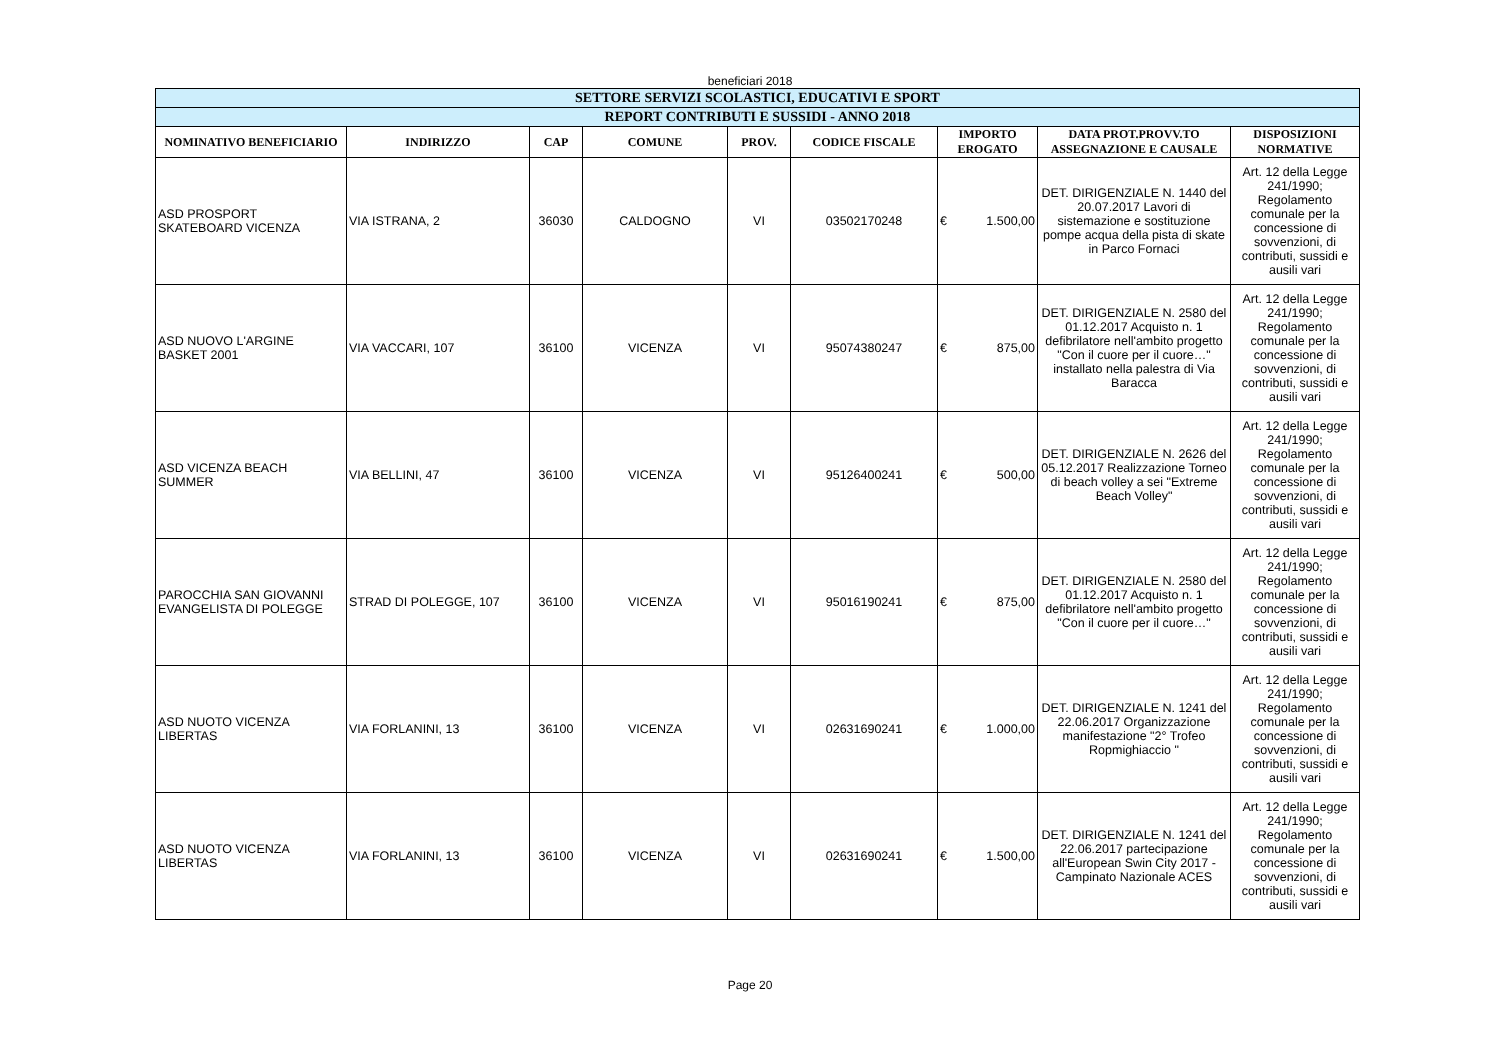beneficiari 2018
| SETTORE SERVIZI SCOLASTICI, EDUCATIVI E SPORT | | | | | | | | |
| --- | --- | --- | --- | --- | --- | --- | --- | --- |
| REPORT CONTRIBUTI E SUSSIDI - ANNO 2018 | | | | | | | | |
| NOMINATIVO BENEFICIARIO | INDIRIZZO | CAP | COMUNE | PROV. | CODICE FISCALE | IMPORTO EROGATO | DATA PROT.PROVV.TO ASSEGNAZIONE E CAUSALE | DISPOSIZIONI NORMATIVE |
| ASD PROSPORT SKATEBOARD VICENZA | VIA ISTRANA, 2 | 36030 | CALDOGNO | VI | 03502170248 | € 1.500,00 | DET. DIRIGENZIALE N. 1440 del 20.07.2017 Lavori di sistemazione e sostituzione pompe acqua della pista di skate in Parco Fornaci | Art. 12 della Legge 241/1990; Regolamento comunale per la concessione di sovvenzioni, di contributi, sussidi e ausili vari |
| ASD NUOVO L'ARGINE BASKET 2001 | VIA VACCARI, 107 | 36100 | VICENZA | VI | 95074380247 | € 875,00 | DET. DIRIGENZIALE N. 2580 del 01.12.2017 Acquisto n. 1 defibrilatore nell'ambito progetto "Con il cuore per il cuore…" installato nella palestra di Via Baracca | Art. 12 della Legge 241/1990; Regolamento comunale per la concessione di sovvenzioni, di contributi, sussidi e ausili vari |
| ASD VICENZA BEACH SUMMER | VIA BELLINI, 47 | 36100 | VICENZA | VI | 95126400241 | € 500,00 | DET. DIRIGENZIALE N. 2626 del 05.12.2017 Realizzazione Torneo di beach volley a sei "Extreme Beach Volley" | Art. 12 della Legge 241/1990; Regolamento comunale per la concessione di sovvenzioni, di contributi, sussidi e ausili vari |
| PAROCCHIA SAN GIOVANNI EVANGELISTA DI POLEGGE | STRAD DI POLEGGE, 107 | 36100 | VICENZA | VI | 95016190241 | € 875,00 | DET. DIRIGENZIALE N. 2580 del 01.12.2017 Acquisto n. 1 defibrilatore nell'ambito progetto "Con il cuore per il cuore…" | Art. 12 della Legge 241/1990; Regolamento comunale per la concessione di sovvenzioni, di contributi, sussidi e ausili vari |
| ASD NUOTO VICENZA LIBERTAS | VIA FORLANINI, 13 | 36100 | VICENZA | VI | 02631690241 | € 1.000,00 | DET. DIRIGENZIALE N. 1241 del 22.06.2017 Organizzazione manifestazione "2° Trofeo Ropmighiaccio " | Art. 12 della Legge 241/1990; Regolamento comunale per la concessione di sovvenzioni, di contributi, sussidi e ausili vari |
| ASD NUOTO VICENZA LIBERTAS | VIA FORLANINI, 13 | 36100 | VICENZA | VI | 02631690241 | € 1.500,00 | DET. DIRIGENZIALE N. 1241 del 22.06.2017 partecipazione all'European Swin City 2017 - Campinato Nazionale ACES | Art. 12 della Legge 241/1990; Regolamento comunale per la concessione di sovvenzioni, di contributi, sussidi e ausili vari |
Page 20